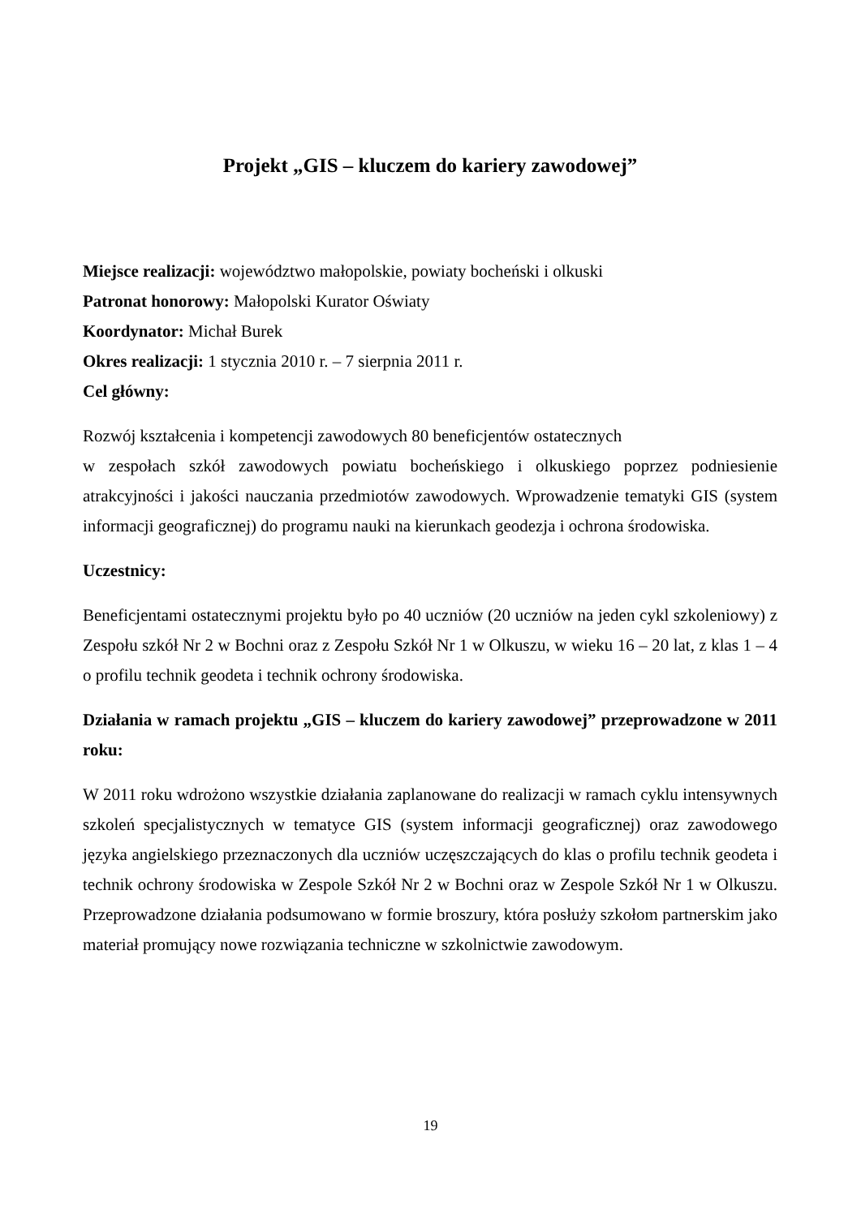Projekt „GIS – kluczem do kariery zawodowej”
Miejsce realizacji: województwo małopolskie, powiaty bocheński i olkuski
Patronat honorowy: Małopolski Kurator Oświaty
Koordynator: Michał Burek
Okres realizacji: 1 stycznia 2010 r. – 7 sierpnia 2011 r.
Cel główny:
Rozwój kształcenia i kompetencji zawodowych 80 beneficjentów ostatecznych
w zespołach szkół zawodowych powiatu bocheńskiego i olkuskiego poprzez podniesienie atrakcyjności i jakości nauczania przedmiotów zawodowych. Wprowadzenie tematyki GIS (system informacji geograficznej) do programu nauki na kierunkach geodezja i ochrona środowiska.
Uczestnicy:
Beneficjentami ostatecznymi projektu było po 40 uczniów (20 uczniów na jeden cykl szkoleniowy) z Zespołu szkół Nr 2 w Bochni oraz z Zespołu Szkół Nr 1 w Olkuszu, w wieku 16 – 20 lat, z klas 1 – 4 o profilu technik geodeta i technik ochrony środowiska.
Działania w ramach projektu „GIS – kluczem do kariery zawodowej” przeprowadzone w 2011 roku:
W 2011 roku wdrożono wszystkie działania zaplanowane do realizacji w ramach cyklu intensywnych szkoleń specjalistycznych w tematyce GIS (system informacji geograficznej) oraz zawodowego języka angielskiego przeznaczonych dla uczniów uczęszczających do klas o profilu technik geodeta i technik ochrony środowiska w Zespole Szkół Nr 2 w Bochni oraz w Zespole Szkół Nr 1 w Olkuszu. Przeprowadzone działania podsumowano w formie broszury, która posłuży szkołom partnerskim jako materiał promujący nowe rozwiązania techniczne w szkolnictwie zawodowym.
19